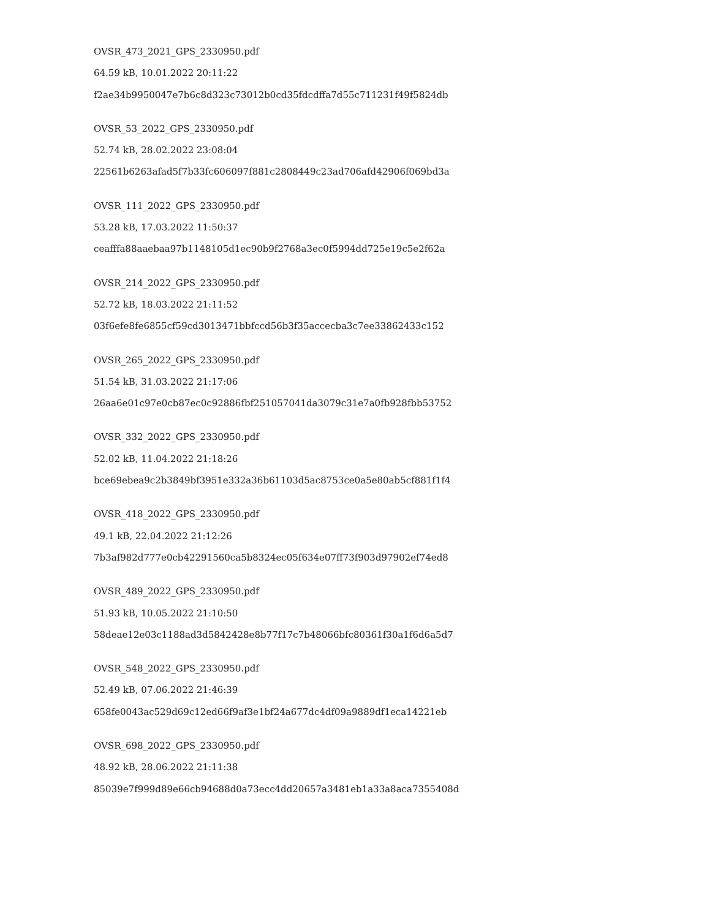OVSR_473_2021_GPS_2330950.pdf
64.59 kB, 10.01.2022 20:11:22
f2ae34b9950047e7b6c8d323c73012b0cd35fdcdffa7d55c711231f49f5824db
OVSR_53_2022_GPS_2330950.pdf
52.74 kB, 28.02.2022 23:08:04
22561b6263afad5f7b33fc606097f881c2808449c23ad706afd42906f069bd3a
OVSR_111_2022_GPS_2330950.pdf
53.28 kB, 17.03.2022 11:50:37
ceafffa88aaebaa97b1148105d1ec90b9f2768a3ec0f5994dd725e19c5e2f62a
OVSR_214_2022_GPS_2330950.pdf
52.72 kB, 18.03.2022 21:11:52
03f6efe8fe6855cf59cd3013471bbfccd56b3f35accecba3c7ee33862433c152
OVSR_265_2022_GPS_2330950.pdf
51.54 kB, 31.03.2022 21:17:06
26aa6e01c97e0cb87ec0c92886fbf251057041da3079c31e7a0fb928fbb53752
OVSR_332_2022_GPS_2330950.pdf
52.02 kB, 11.04.2022 21:18:26
bce69ebea9c2b3849bf3951e332a36b61103d5ac8753ce0a5e80ab5cf881f1f4
OVSR_418_2022_GPS_2330950.pdf
49.1 kB, 22.04.2022 21:12:26
7b3af982d777e0cb42291560ca5b8324ec05f634e07ff73f903d97902ef74ed8
OVSR_489_2022_GPS_2330950.pdf
51.93 kB, 10.05.2022 21:10:50
58deae12e03c1188ad3d5842428e8b77f17c7b48066bfc80361f30a1f6d6a5d7
OVSR_548_2022_GPS_2330950.pdf
52.49 kB, 07.06.2022 21:46:39
658fe0043ac529d69c12ed66f9af3e1bf24a677dc4df09a9889df1eca14221eb
OVSR_698_2022_GPS_2330950.pdf
48.92 kB, 28.06.2022 21:11:38
85039e7f999d89e66cb94688d0a73ecc4dd20657a3481eb1a33a8aca7355408d